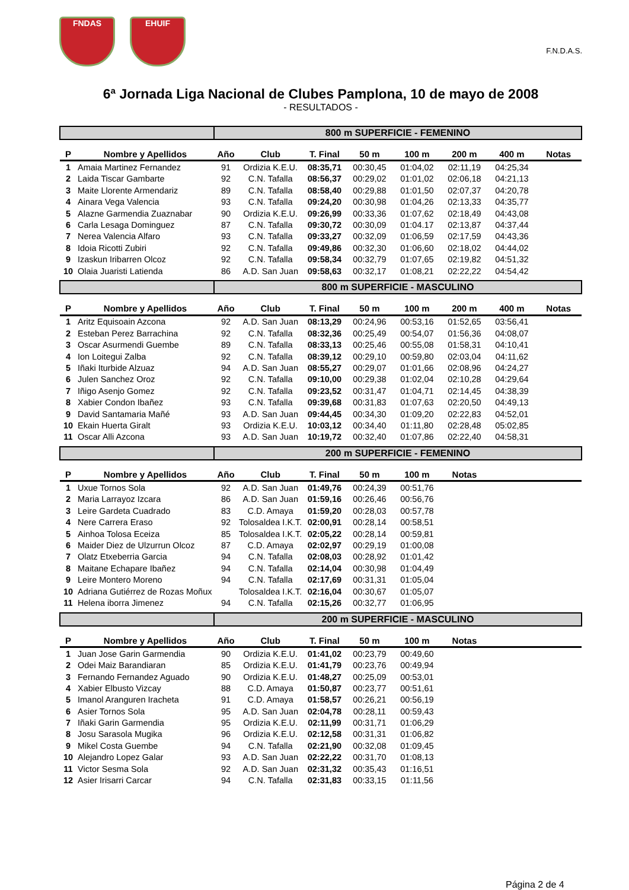FNDAS EHUIF
F.N.D.A.S.
6ª Jornada Liga Nacional de Clubes Pamplona, 10 de mayo de 2008
- RESULTADOS -
| | | 800 m SUPERFICIE - FEMENINO | | | | | | | |
| P | Nombre y Apellidos | Año | Club | T. Final | 50 m | 100 m | 200 m | 400 m | Notas |
| 1 | Amaia Martinez Fernandez | 91 | Ordizia K.E.U. | 08:35,71 | 00:30,45 | 01:04,02 | 02:11,19 | 04:25,34 | |
| 2 | Laida Tiscar Gambarte | 92 | C.N. Tafalla | 08:56,37 | 00:29,02 | 01:01,02 | 02:06,18 | 04:21,13 | |
| 3 | Maite Llorente Armendariz | 89 | C.N. Tafalla | 08:58,40 | 00:29,88 | 01:01,50 | 02:07,37 | 04:20,78 | |
| 4 | Ainara Vega Valencia | 93 | C.N. Tafalla | 09:24,20 | 00:30,98 | 01:04,26 | 02:13,33 | 04:35,77 | |
| 5 | Alazne Garmendia Zuaznabar | 90 | Ordizia K.E.U. | 09:26,99 | 00:33,36 | 01:07,62 | 02:18,49 | 04:43,08 | |
| 6 | Carla Lesaga Dominguez | 87 | C.N. Tafalla | 09:30,72 | 00:30,09 | 01:04.17 | 02:13,87 | 04:37,44 | |
| 7 | Nerea Valencia Alfaro | 93 | C.N. Tafalla | 09:33,27 | 00:32,09 | 01:06,59 | 02:17,59 | 04:43,36 | |
| 8 | Idoia Ricotti Zubiri | 92 | C.N. Tafalla | 09:49,86 | 00:32,30 | 01:06,60 | 02:18,02 | 04:44,02 | |
| 9 | Izaskun Iribarren Olcoz | 92 | C.N. Tafalla | 09:58,34 | 00:32,79 | 01:07,65 | 02:19,82 | 04:51,32 | |
| 10 | Olaia Juaristi Latienda | 86 | A.D. San Juan | 09:58,63 | 00:32,17 | 01:08,21 | 02:22,22 | 04:54,42 | |
| | | 800 m SUPERFICIE - MASCULINO | | | | | | | |
| P | Nombre y Apellidos | Año | Club | T. Final | 50 m | 100 m | 200 m | 400 m | Notas |
| 1 | Aritz Equisoain Azcona | 92 | A.D. San Juan | 08:13,29 | 00:24,96 | 00:53,16 | 01:52,65 | 03:56,41 | |
| 2 | Esteban Perez Barrachina | 92 | C.N. Tafalla | 08:32,36 | 00:25,49 | 00:54,07 | 01:56,36 | 04:08,07 | |
| 3 | Oscar Asurmendi Guembe | 89 | C.N. Tafalla | 08:33,13 | 00:25,46 | 00:55,08 | 01:58,31 | 04:10,41 | |
| 4 | Ion Loitegui Zalba | 92 | C.N. Tafalla | 08:39,12 | 00:29,10 | 00:59,80 | 02:03,04 | 04:11,62 | |
| 5 | Iñaki Iturbide Alzuaz | 94 | A.D. San Juan | 08:55,27 | 00:29,07 | 01:01,66 | 02:08,96 | 04:24,27 | |
| 6 | Julen Sanchez Oroz | 92 | C.N. Tafalla | 09:10,00 | 00:29,38 | 01:02,04 | 02:10,28 | 04:29,64 | |
| 7 | Iñigo Asenjo Gomez | 92 | C.N. Tafalla | 09:23,52 | 00:31,47 | 01:04,71 | 02:14,45 | 04:38,39 | |
| 8 | Xabier Condon Ibañez | 93 | C.N. Tafalla | 09:39,68 | 00:31,83 | 01:07,63 | 02:20,50 | 04:49,13 | |
| 9 | David Santamaria Mañé | 93 | A.D. San Juan | 09:44,45 | 00:34,30 | 01:09,20 | 02:22,83 | 04:52,01 | |
| 10 | Ekain Huerta Giralt | 93 | Ordizia K.E.U. | 10:03,12 | 00:34,40 | 01:11,80 | 02:28,48 | 05:02,85 | |
| 11 | Oscar Alli Azcona | 93 | A.D. San Juan | 10:19,72 | 00:32,40 | 01:07,86 | 02:22,40 | 04:58,31 | |
| | | 200 m SUPERFICIE - FEMENINO | | | | | | | |
| P | Nombre y Apellidos | Año | Club | T. Final | 50 m | 100 m | Notas | | |
| 1 | Uxue Tornos Sola | 92 | A.D. San Juan | 01:49,76 | 00:24,39 | 00:51,76 | | | |
| 2 | Maria Larrayoz Izcara | 86 | A.D. San Juan | 01:59,16 | 00:26,46 | 00:56,76 | | | |
| 3 | Leire Gardeta Cuadrado | 83 | C.D. Amaya | 01:59,20 | 00:28,03 | 00:57,78 | | | |
| 4 | Nere Carrera Eraso | 92 | Tolosaldea I.K.T. | 02:00,91 | 00:28,14 | 00:58,51 | | | |
| 5 | Ainhoa Tolosa Eceiza | 85 | Tolosaldea I.K.T. | 02:05,22 | 00:28,14 | 00:59,81 | | | |
| 6 | Maider Diez de Ulzurrun Olcoz | 87 | C.D. Amaya | 02:02,97 | 00:29,19 | 01:00,08 | | | |
| 7 | Olatz Etxeberria Garcia | 94 | C.N. Tafalla | 02:08,03 | 00:28,92 | 01:01,42 | | | |
| 8 | Maitane Echapare Ibañez | 94 | C.N. Tafalla | 02:14,04 | 00:30,98 | 01:04,49 | | | |
| 9 | Leire Montero Moreno | 94 | C.N. Tafalla | 02:17,69 | 00:31,31 | 01:05,04 | | | |
| 10 | Adriana Gutiérrez de Rozas Moñux | | Tolosaldea I.K.T. | 02:16,04 | 00:30,67 | 01:05,07 | | | |
| 11 | Helena iborra Jimenez | 94 | C.N. Tafalla | 02:15,26 | 00:32,77 | 01:06,95 | | | |
| | | 200 m SUPERFICIE - MASCULINO | | | | | | | |
| P | Nombre y Apellidos | Año | Club | T. Final | 50 m | 100 m | Notas | | |
| 1 | Juan Jose Garin Garmendia | 90 | Ordizia K.E.U. | 01:41,02 | 00:23,79 | 00:49,60 | | | |
| 2 | Odei Maiz Barandiaran | 85 | Ordizia K.E.U. | 01:41,79 | 00:23,76 | 00:49,94 | | | |
| 3 | Fernando Fernandez Aguado | 90 | Ordizia K.E.U. | 01:48,27 | 00:25,09 | 00:53,01 | | | |
| 4 | Xabier Elbusto Vizcay | 88 | C.D. Amaya | 01:50,87 | 00:23,77 | 00:51,61 | | | |
| 5 | Imanol Aranguren Iracheta | 91 | C.D. Amaya | 01:58,57 | 00:26,21 | 00:56,19 | | | |
| 6 | Asier Tornos Sola | 95 | A.D. San Juan | 02:04,78 | 00:28,11 | 00:59,43 | | | |
| 7 | Iñaki Garin Garmendia | 95 | Ordizia K.E.U. | 02:11,99 | 00:31,71 | 01:06,29 | | | |
| 8 | Josu Sarasola Mugika | 96 | Ordizia K.E.U. | 02:12,58 | 00:31,31 | 01:06,82 | | | |
| 9 | Mikel Costa Guembe | 94 | C.N. Tafalla | 02:21,90 | 00:32,08 | 01:09,45 | | | |
| 10 | Alejandro Lopez Galar | 93 | A.D. San Juan | 02:22,22 | 00:31,70 | 01:08,13 | | | |
| 11 | Victor Sesma Sola | 92 | A.D. San Juan | 02:31,32 | 00:35,43 | 01:16,51 | | | |
| 12 | Asier Irisarri Carcar | 94 | C.N. Tafalla | 02:31,83 | 00:33,15 | 01:11,56 | | | |
Página 2 de 4